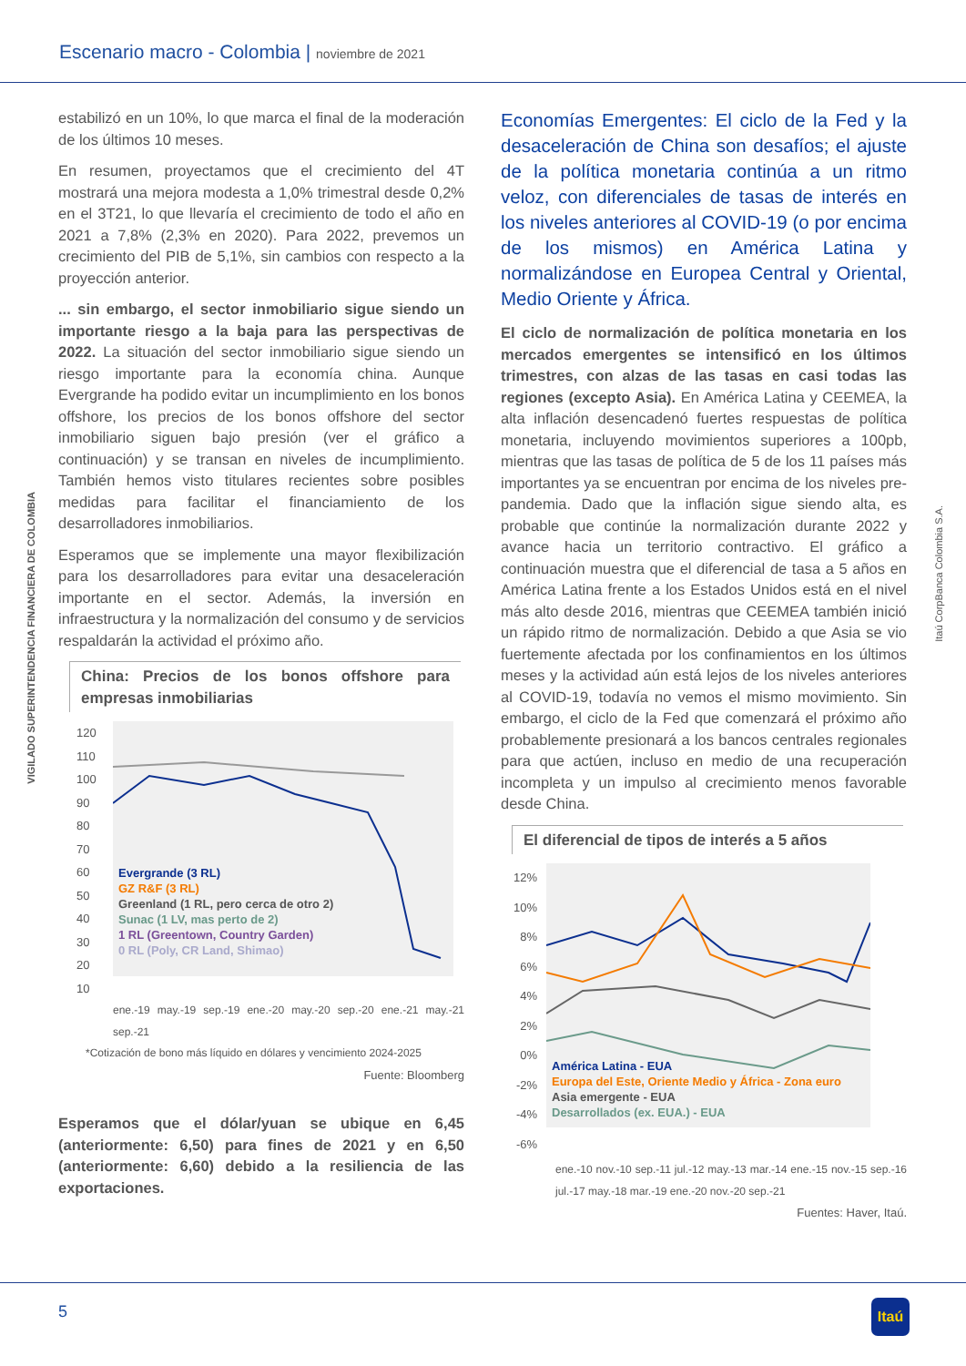Escenario macro - Colombia | noviembre de 2021
VIGILADO SUPERINTENDENCIA FINANCIERA DE COLOMBIA
Itaú CorpBanca Colombia S.A.
estabilizó en un 10%, lo que marca el final de la moderación de los últimos 10 meses.
En resumen, proyectamos que el crecimiento del 4T mostrará una mejora modesta a 1,0% trimestral desde 0,2% en el 3T21, lo que llevaría el crecimiento de todo el año en 2021 a 7,8% (2,3% en 2020). Para 2022, prevemos un crecimiento del PIB de 5,1%, sin cambios con respecto a la proyección anterior.
... sin embargo, el sector inmobiliario sigue siendo un importante riesgo a la baja para las perspectivas de 2022. La situación del sector inmobiliario sigue siendo un riesgo importante para la economía china. Aunque Evergrande ha podido evitar un incumplimiento en los bonos offshore, los precios de los bonos offshore del sector inmobiliario siguen bajo presión (ver el gráfico a continuación) y se transan en niveles de incumplimiento. También hemos visto titulares recientes sobre posibles medidas para facilitar el financiamiento de los desarrolladores inmobiliarios.
Esperamos que se implemente una mayor flexibilización para los desarrolladores para evitar una desaceleración importante en el sector. Además, la inversión en infraestructura y la normalización del consumo y de servicios respaldarán la actividad el próximo año.
China: Precios de los bonos offshore para empresas inmobiliarias
120 110 100 90 80 70 60 50 40 30 20 10
Evergrande (3 RL)
GZ R&F (3 RL)
Greenland (1 RL, pero cerca de otro 2)
Sunac (1 LV, mas perto de 2)
1 RL (Greentown, Country Garden)
0 RL (Poly, CR Land, Shimao)
ene.-19 may.-19 sep.-19 ene.-20 may.-20 sep.-20 ene.-21 may.-21 sep.-21
*Cotización de bono más líquido en dólares y vencimiento 2024-2025
Fuente: Bloomberg
Esperamos que el dólar/yuan se ubique en 6,45 (anteriormente: 6,50) para fines de 2021 y en 6,50 (anteriormente: 6,60) debido a la resiliencia de las exportaciones.
Economías Emergentes: El ciclo de la Fed y la desaceleración de China son desafíos; el ajuste de la política monetaria continúa a un ritmo veloz, con diferenciales de tasas de interés en los niveles anteriores al COVID-19 (o por encima de los mismos) en América Latina y normalizándose en Europea Central y Oriental, Medio Oriente y África.
El ciclo de normalización de política monetaria en los mercados emergentes se intensificó en los últimos trimestres, con alzas de las tasas en casi todas las regiones (excepto Asia). En América Latina y CEEMEA, la alta inflación desencadenó fuertes respuestas de política monetaria, incluyendo movimientos superiores a 100pb, mientras que las tasas de política de 5 de los 11 países más importantes ya se encuentran por encima de los niveles pre-pandemia. Dado que la inflación sigue siendo alta, es probable que continúe la normalización durante 2022 y avance hacia un territorio contractivo. El gráfico a continuación muestra que el diferencial de tasa a 5 años en América Latina frente a los Estados Unidos está en el nivel más alto desde 2016, mientras que CEEMEA también inició un rápido ritmo de normalización. Debido a que Asia se vio fuertemente afectada por los confinamientos en los últimos meses y la actividad aún está lejos de los niveles anteriores al COVID-19, todavía no vemos el mismo movimiento. Sin embargo, el ciclo de la Fed que comenzará el próximo año probablemente presionará a los bancos centrales regionales para que actúen, incluso en medio de una recuperación incompleta y un impulso al crecimiento menos favorable desde China.
El diferencial de tipos de interés a 5 años
12% 10% 8% 6% 4% 2% 0% -2% -4% -6%
América Latina - EUA
Europa del Este, Oriente Medio y África - Zona euro
Asia emergente - EUA
Desarrollados (ex. EUA.) - EUA
ene.-10 nov.-10 sep.-11 jul.-12 may.-13 mar.-14 ene.-15 nov.-15 sep.-16 jul.-17 may.-18 mar.-19 ene.-20 nov.-20 sep.-21
Fuentes: Haver, Itaú.
5 Itaú